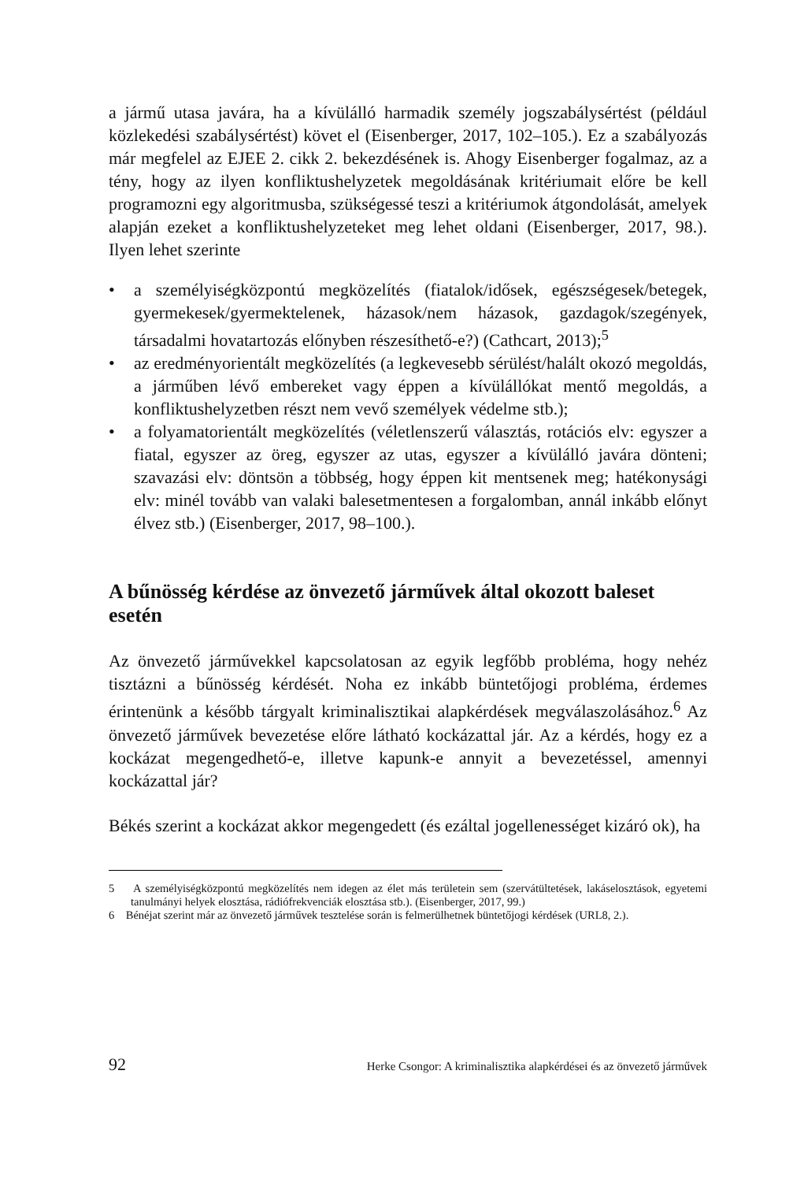a jármű utasa javára, ha a kívülálló harmadik személy jogszabálysértést (például közlekedési szabálysértést) követ el (Eisenberger, 2017, 102–105.). Ez a szabályozás már megfelel az EJEE 2. cikk 2. bekezdésének is. Ahogy Eisenberger fogalmaz, az a tény, hogy az ilyen konfliktushelyzetek megoldásának kritériumait előre be kell programozni egy algoritmusba, szükségessé teszi a kritériumok átgondolását, amelyek alapján ezeket a konfliktushelyzeteket meg lehet oldani (Eisenberger, 2017, 98.). Ilyen lehet szerinte
• a személyiségközpontú megközelítés (fiatalok/idősek, egészségesek/betegek, gyermekesek/gyermektelenek, házasok/nem házasok, gazdagok/szegények, társadalmi hovatartozás előnyben részesíthető-e?) (Cathcart, 2013);<sup>5</sup>
• az eredményorientált megközelítés (a legkevesebb sérülést/halált okozó megoldás, a járműben lévő embereket vagy éppen a kívülállókat mentő megoldás, a konfliktushelyzetben részt nem vevő személyek védelme stb.);
• a folyamatorientált megközelítés (véletlenszerű választás, rotációs elv: egyszer a fiatal, egyszer az öreg, egyszer az utas, egyszer a kívülálló javára dönteni; szavazási elv: döntsön a többség, hogy éppen kit mentsenek meg; hatékonysági elv: minél tovább van valaki balesetmentesen a forgalomban, annál inkább előnyt élvez stb.) (Eisenberger, 2017, 98–100.).
A bűnösség kérdése az önvezető járművek által okozott baleset esetén
Az önvezető járművekkel kapcsolatosan az egyik legfőbb probléma, hogy nehéz tisztázni a bűnösség kérdését. Noha ez inkább büntetőjogi probléma, érdemes érintenünk a később tárgyalt kriminalisztikai alapkérdések megválaszolásához.<sup>6</sup> Az önvezető járművek bevezetése előre látható kockázattal jár. Az a kérdés, hogy ez a kockázat megengedhető-e, illetve kapunk-e annyit a bevezetéssel, amennyi kockázattal jár?
Békés szerint a kockázat akkor megengedett (és ezáltal jogellenességet kizáró ok), ha
5 A személyiségközpontú megközelítés nem idegen az élet más területein sem (szervátültetések, lakáselosztások, egyetemi tanulmányi helyek elosztása, rádiófrekvenciák elosztása stb.). (Eisenberger, 2017, 99.)
6 Bénéjat szerint már az önvezető járművek tesztelése során is felmerülhetnek büntetőjogi kérdések (URL8, 2.).
92 Herke Csongor: A kriminalisztika alapkérdései és az önvezető járművek